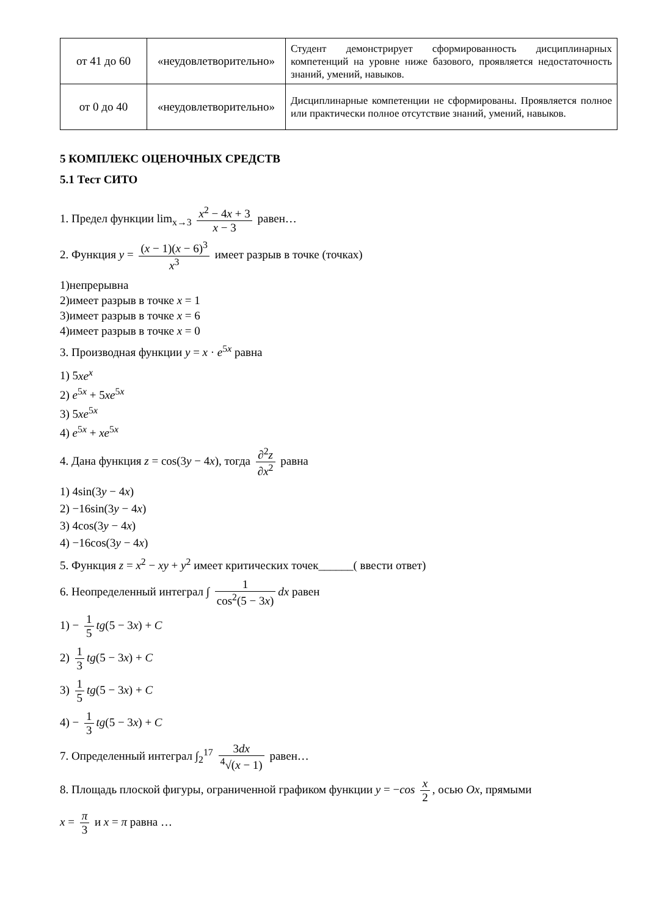| от 41 до 60 | «неудовлетворительно» | Студент демонстрирует сформированность дисциплинарных компетенций на уровне ниже базового, проявляется недостаточность знаний, умений, навыков. |
| от 0 до 40 | «неудовлетворительно» | Дисциплинарные компетенции не сформированы. Проявляется полное или практически полное отсутствие знаний, умений, навыков. |
5 КОМПЛЕКС ОЦЕНОЧНЫХ СРЕДСТВ
5.1 Тест СИТО
1. Предел функции lim<sub>x→3</sub> x<sup>2</sup> − 4x + 3 x − 3 равен…
2. Функция y = (x − 1)(x − 6)<sup>3</sup> x<sup>3</sup> имеет разрыв в точке (точках)
1)непрерывна
2)имеет разрыв в точке x = 1
3)имеет разрыв в точке x = 6
4)имеет разрыв в точке x = 0
3. Производная функции y = x · e<sup>5x</sup> равна
1) 5xe<sup>x</sup>
2) e<sup>5x</sup> + 5xe<sup>5x</sup>
3) 5xe<sup>5x</sup>
4) e<sup>5x</sup> + xe<sup>5x</sup>
4. Дана функция z = cos(3y − 4x), тогда ∂<sup>2</sup>z ∂x<sup>2</sup> равна
1) 4sin(3y − 4x)
2) −16sin(3y − 4x)
3) 4cos(3y − 4x)
4) −16cos(3y − 4x)
5. Функция z = x<sup>2</sup> − xy + y<sup>2</sup> имеет критических точек______( ввести ответ)
6. Неопределенный интеграл ∫ 1 cos<sup>2</sup>(5 − 3x) dx равен
1) − 1 5 tg(5 − 3x) + C
2) 1 3 tg(5 − 3x) + C
3) 1 5 tg(5 − 3x) + C
4) − 1 3 tg(5 − 3x) + C
7. Определенный интеграл ∫<sub>2</sub><sup>17</sup> 3dx <sup>4</sup>√(x − 1) равен…
8. Площадь плоской фигуры, ограниченной графиком функции y = −cos x 2, осью Ox, прямыми
x = π 3 и x = π равна …